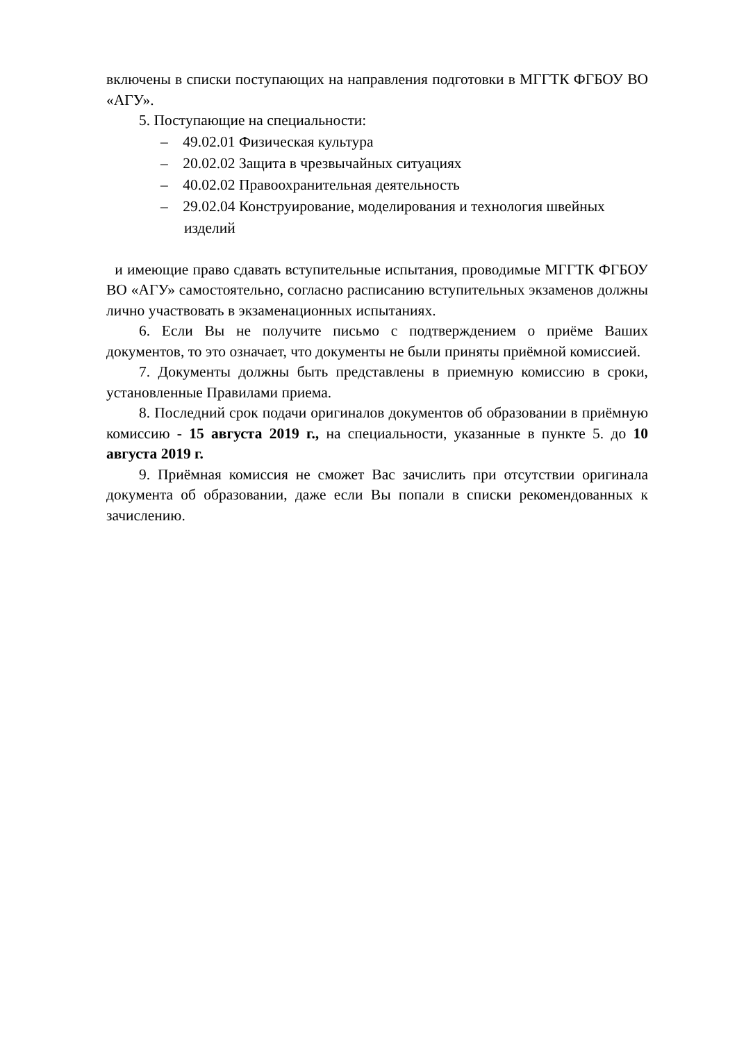включены в списки поступающих на направления подготовки в МГГТК ФГБОУ ВО «АГУ».
5. Поступающие на специальности:
– 49.02.01 Физическая культура
– 20.02.02 Защита в чрезвычайных ситуациях
– 40.02.02 Правоохранительная деятельность
– 29.02.04 Конструирование, моделирования и технология швейных изделий
и имеющие право сдавать вступительные испытания, проводимые МГГТК ФГБОУ ВО «АГУ» самостоятельно, согласно расписанию вступительных экзаменов должны лично участвовать в экзаменационных испытаниях.
6. Если Вы не получите письмо с подтверждением о приёме Ваших документов, то это означает, что документы не были приняты приёмной комиссией.
7. Документы должны быть представлены в приемную комиссию в сроки, установленные Правилами приема.
8. Последний срок подачи оригиналов документов об образовании в приёмную комиссию - 15 августа 2019 г., на специальности, указанные в пункте 5. до 10 августа 2019 г.
9. Приёмная комиссия не сможет Вас зачислить при отсутствии оригинала документа об образовании, даже если Вы попали в списки рекомендованных к зачислению.